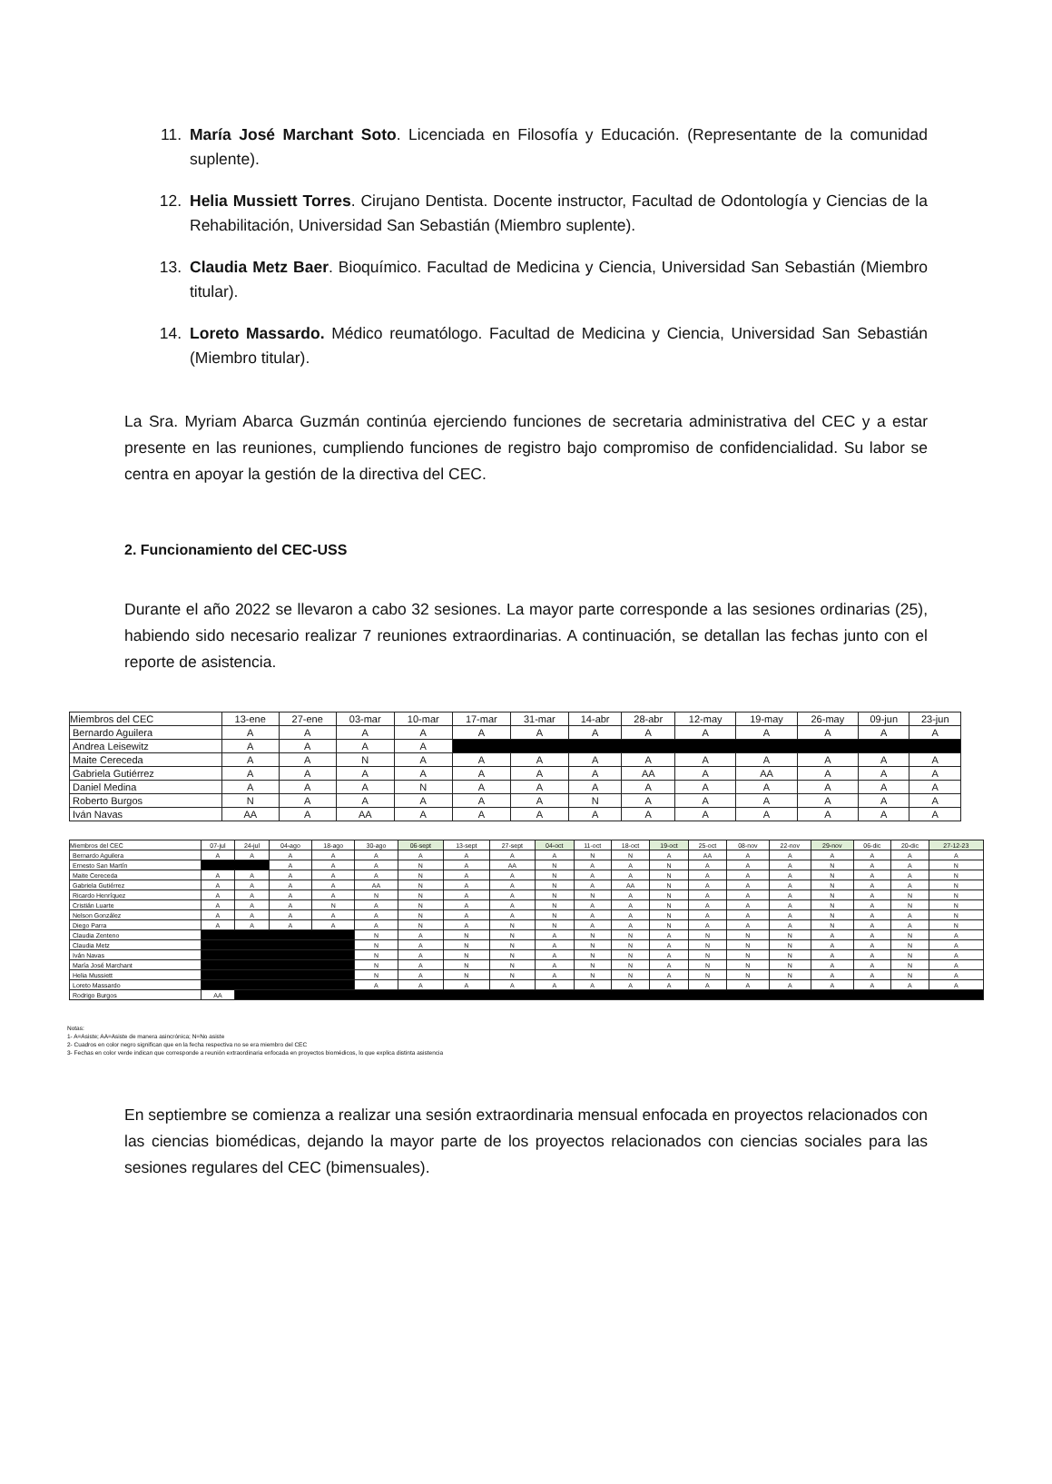11. María José Marchant Soto. Licenciada en Filosofía y Educación. (Representante de la comunidad suplente).
12. Helia Mussiett Torres. Cirujano Dentista. Docente instructor, Facultad de Odontología y Ciencias de la Rehabilitación, Universidad San Sebastián (Miembro suplente).
13. Claudia Metz Baer. Bioquímico. Facultad de Medicina y Ciencia, Universidad San Sebastián (Miembro titular).
14. Loreto Massardo. Médico reumatólogo. Facultad de Medicina y Ciencia, Universidad San Sebastián (Miembro titular).
La Sra. Myriam Abarca Guzmán continúa ejerciendo funciones de secretaria administrativa del CEC y a estar presente en las reuniones, cumpliendo funciones de registro bajo compromiso de confidencialidad. Su labor se centra en apoyar la gestión de la directiva del CEC.
2. Funcionamiento del CEC-USS
Durante el año 2022 se llevaron a cabo 32 sesiones. La mayor parte corresponde a las sesiones ordinarias (25), habiendo sido necesario realizar 7 reuniones extraordinarias. A continuación, se detallan las fechas junto con el reporte de asistencia.
| Miembros del CEC | 13-ene | 27-ene | 03-mar | 10-mar | 17-mar | 31-mar | 14-abr | 28-abr | 12-may | 19-may | 26-may | 09-jun | 23-jun |
| --- | --- | --- | --- | --- | --- | --- | --- | --- | --- | --- | --- | --- | --- |
| Bernardo Aguilera | A | A | A | A | A | A | A | A | A | A | A | A | A |
| Andrea Leisewitz | A | A | A | A | | | | | | | | | |
| Maite Cereceda | A | A | N | A | A | A | A | A | A | A | A | A | A |
| Gabriela Gutiérrez | A | A | A | A | A | A | A | AA | A | AA | A | A | A |
| Daniel Medina | A | A | A | N | A | A | A | A | A | A | A | A | A |
| Roberto Burgos | N | A | A | A | A | A | N | A | A | A | A | A | A |
| Iván Navas | AA | A | AA | A | A | A | A | A | A | A | A | A | A |
| Miembros del CEC | 07-jul | 24-jul | 04-ago | 18-ago | 30-ago | 06-sept | 13-sept | 27-sept | 04-oct | 11-oct | 18-oct | 19-oct | 25-oct | 08-nov | 22-nov | 29-nov | 06-dic | 20-dic | 27-12-23 |
| --- | --- | --- | --- | --- | --- | --- | --- | --- | --- | --- | --- | --- | --- | --- | --- | --- | --- | --- | --- |
| Bernardo Aguilera | A | A | A | A | A | A | A | A | A | N | N | A | AA | A | A | A | A | A | A |
| Ernesto San Martín | | | A | A | A | N | A | AA | N | A | A | N | A | A | A | N | A | A | N |
| Maite Cereceda | A | A | A | A | A | N | A | A | N | A | A | N | A | A | A | N | A | A | N |
| Gabriela Gutiérrez | A | A | A | A | AA | N | A | A | N | A | AA | N | A | A | A | N | A | A | N |
| Ricardo Henríquez | A | A | A | A | N | N | A | A | N | N | A | N | A | A | A | N | A | N | N |
| Cristián Luarte | A | A | A | N | A | N | A | A | N | A | A | N | A | A | A | N | A | N | N |
| Nelson González | A | A | A | A | A | N | A | A | N | A | A | N | A | A | A | N | A | A | N |
| Diego Parra | A | A | A | A | A | N | A | N | N | A | A | N | A | A | A | N | A | A | N |
| Claudia Zenteno | | | | | N | A | N | N | A | N | N | A | N | N | N | A | A | N | A |
| Claudia Metz | | | | | N | A | N | N | A | N | N | A | N | N | N | A | A | N | A |
| Iván Navas | | | | | N | A | N | N | A | N | N | A | N | N | N | A | A | N | A |
| María José Marchant | | | | | N | A | N | N | A | N | N | A | N | N | N | A | A | N | A |
| Helia Mussiett | | | | | N | A | N | N | A | N | N | A | N | N | N | A | A | N | A |
| Loreto Massardo | | | | | A | A | A | A | A | A | A | A | A | A | A | A | A | A | A |
| Rodrigo Burgos | AA | | | | | | | | | | | | | | | | | | |
Notas:
1- A=Asiste; AA=Asiste de manera asincrónica; N=No asiste
2- Cuadros en color negro significan que en la fecha respectiva no se era miembro del CEC
3- Fechas en color verde indican que corresponde a reunión extraordinaria enfocada en proyectos biomédicos, lo que explica distinta asistencia
En septiembre se comienza a realizar una sesión extraordinaria mensual enfocada en proyectos relacionados con las ciencias biomédicas, dejando la mayor parte de los proyectos relacionados con ciencias sociales para las sesiones regulares del CEC (bimensuales).